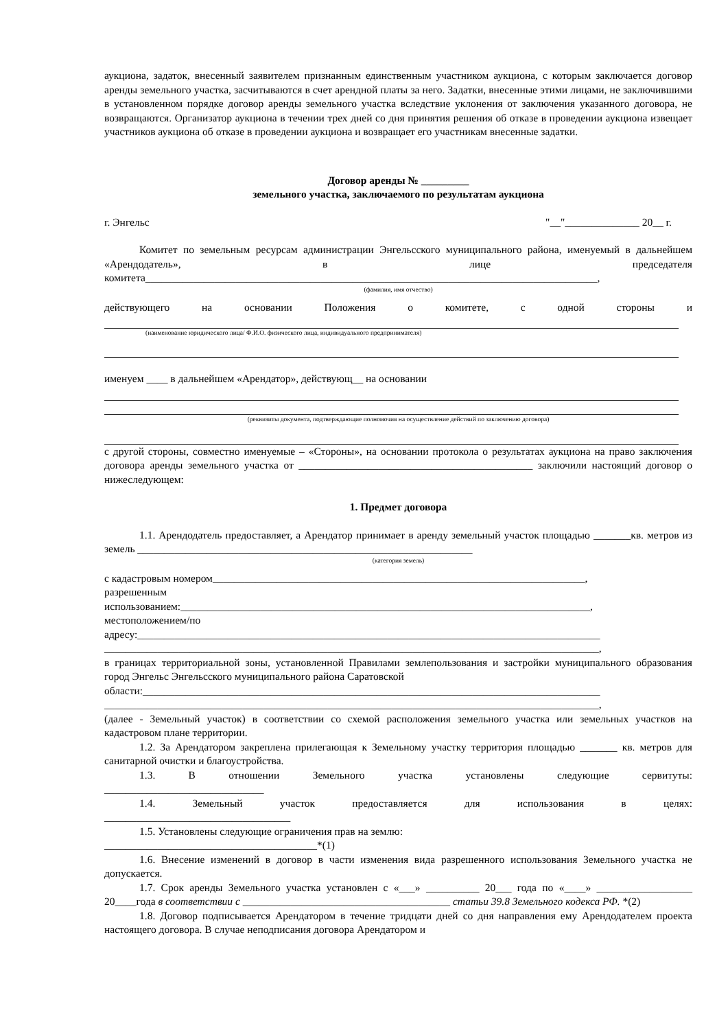аукциона, задаток, внесенный заявителем признанным единственным участником аукциона, с которым заключается договор аренды земельного участка, засчитываются в счет арендной платы за него. Задатки, внесенные этими лицами, не заключившими в установленном порядке договор аренды земельного участка вследствие уклонения от заключения указанного договора, не возвращаются. Организатор аукциона в течении трех дней со дня принятия решения об отказе в проведении аукциона извещает участников аукциона об отказе в проведении аукциона и возвращает его участникам внесенные задатки.
Договор аренды № _________
земельного участка, заключаемого по результатам аукциона
г. Энгельс "__"______________ 20__ г.
Комитет по земельным ресурсам администрации Энгельсского муниципального района, именуемый в дальнейшем «Арендодатель», в лице председателя комитета_____________________________________________________________________________________,
(фамилия, имя отчество)
действующего на основании Положения о комитете, с одной стороны и
(наименование юридического лица/ Ф.И.О. физического лица, индивидуального предпринимателя)
именуем ____ в дальнейшем «Арендатор», действующ__ на основании
(реквизиты документа, подтверждающие полномочия на осуществление действий по заключению договора)
с другой стороны, совместно именуемые – «Стороны», на основании протокола о результатах аукциона на право заключения договора аренды земельного участка от ____________________________________________ заключили настоящий договор о нижеследующем:
1. Предмет договора
1.1. Арендодатель предоставляет, а Арендатор принимает в аренду земельный участок площадью _______кв. метров из земель _______________________________________________________________
(категория земель)
с кадастровым номером______________________________________________________________________,
разрешенным
использованием:_____________________________________________________________________________,
местоположением/по
адресу:_______________________________________________________________________________________
_____________________________________________________________________________________________,
в границах территориальной зоны, установленной Правилами землепользования и застройки муниципального образования город Энгельс Энгельсского муниципального района Саратовской
области:______________________________________________________________________________________
_____________________________________________________________________________________________,
(далее - Земельный участок) в соответствии со схемой расположения земельного участка или земельных участков на кадастровом плане территории.
1.2. За Арендатором закреплена прилегающая к Земельному участку территория площадью _______ кв. метров для санитарной очистки и благоустройства.
1.3. В отношении Земельного участка установлены следующие сервитуты:
______________________________
1.4. Земельный участок предоставляется для использования в целях:
___________________________________
1.5. Установлены следующие ограничения прав на землю:
________________________________________*(1)
1.6. Внесение изменений в договор в части изменения вида разрешенного использования Земельного участка не допускается.
1.7. Срок аренды Земельного участка установлен с «___» __________ 20___ года по «____» __________________ 20____года в соответствии с _______________________________________ статьи 39.8 Земельного кодекса РФ. *(2)
1.8. Договор подписывается Арендатором в течение тридцати дней со дня направления ему Арендодателем проекта настоящего договора. В случае неподписания договора Арендатором и